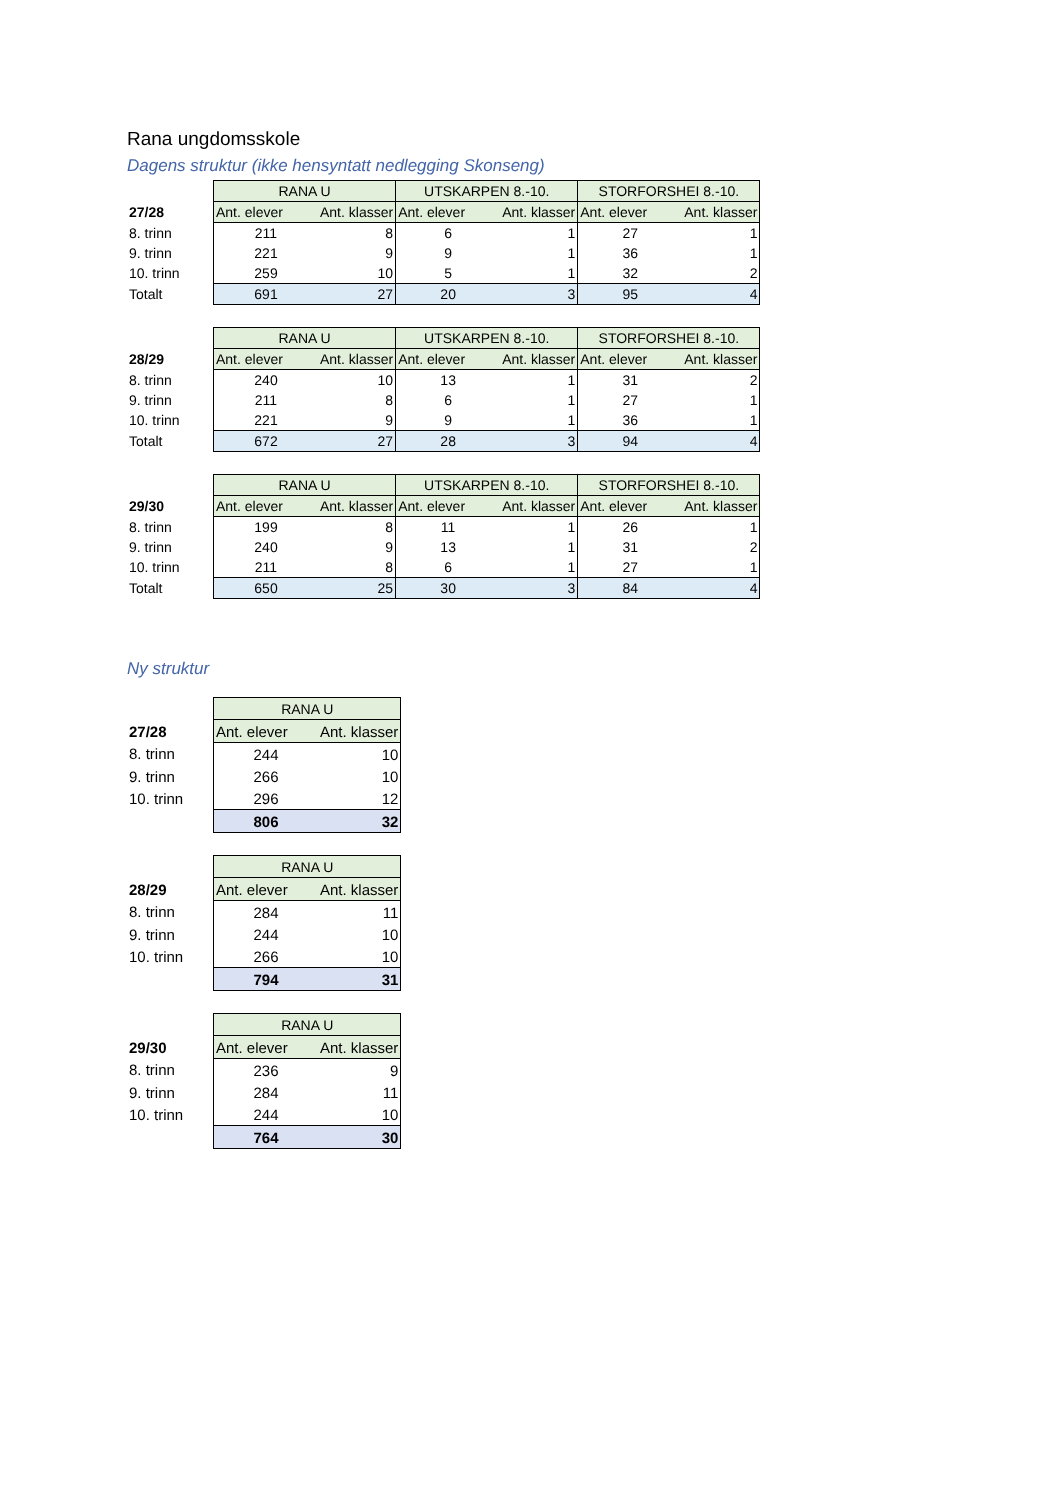Rana ungdomsskole
Dagens struktur (ikke hensyntatt nedlegging Skonseng)
| | RANA U | | UTSKARPEN 8.-10. | | STORFORSHEI 8.-10. | |
| 27/28 | Ant. elever | Ant. klasser | Ant. elever | Ant. klasser | Ant. elever | Ant. klasser |
| 8. trinn | 211 | 8 | 6 | 1 | 27 | 1 |
| 9. trinn | 221 | 9 | 9 | 1 | 36 | 1 |
| 10. trinn | 259 | 10 | 5 | 1 | 32 | 2 |
| Totalt | 691 | 27 | 20 | 3 | 95 | 4 |
| | RANA U | | UTSKARPEN 8.-10. | | STORFORSHEI 8.-10. | |
| 28/29 | Ant. elever | Ant. klasser | Ant. elever | Ant. klasser | Ant. elever | Ant. klasser |
| 8. trinn | 240 | 10 | 13 | 1 | 31 | 2 |
| 9. trinn | 211 | 8 | 6 | 1 | 27 | 1 |
| 10. trinn | 221 | 9 | 9 | 1 | 36 | 1 |
| Totalt | 672 | 27 | 28 | 3 | 94 | 4 |
| | RANA U | | UTSKARPEN 8.-10. | | STORFORSHEI 8.-10. | |
| 29/30 | Ant. elever | Ant. klasser | Ant. elever | Ant. klasser | Ant. elever | Ant. klasser |
| 8. trinn | 199 | 8 | 11 | 1 | 26 | 1 |
| 9. trinn | 240 | 9 | 13 | 1 | 31 | 2 |
| 10. trinn | 211 | 8 | 6 | 1 | 27 | 1 |
| Totalt | 650 | 25 | 30 | 3 | 84 | 4 |
Ny struktur
| | RANA U | |
| 27/28 | Ant. elever | Ant. klasser |
| 8. trinn | 244 | 10 |
| 9. trinn | 266 | 10 |
| 10. trinn | 296 | 12 |
| | 806 | 32 |
| | RANA U | |
| 28/29 | Ant. elever | Ant. klasser |
| 8. trinn | 284 | 11 |
| 9. trinn | 244 | 10 |
| 10. trinn | 266 | 10 |
| | 794 | 31 |
| | RANA U | |
| 29/30 | Ant. elever | Ant. klasser |
| 8. trinn | 236 | 9 |
| 9. trinn | 284 | 11 |
| 10. trinn | 244 | 10 |
| | 764 | 30 |